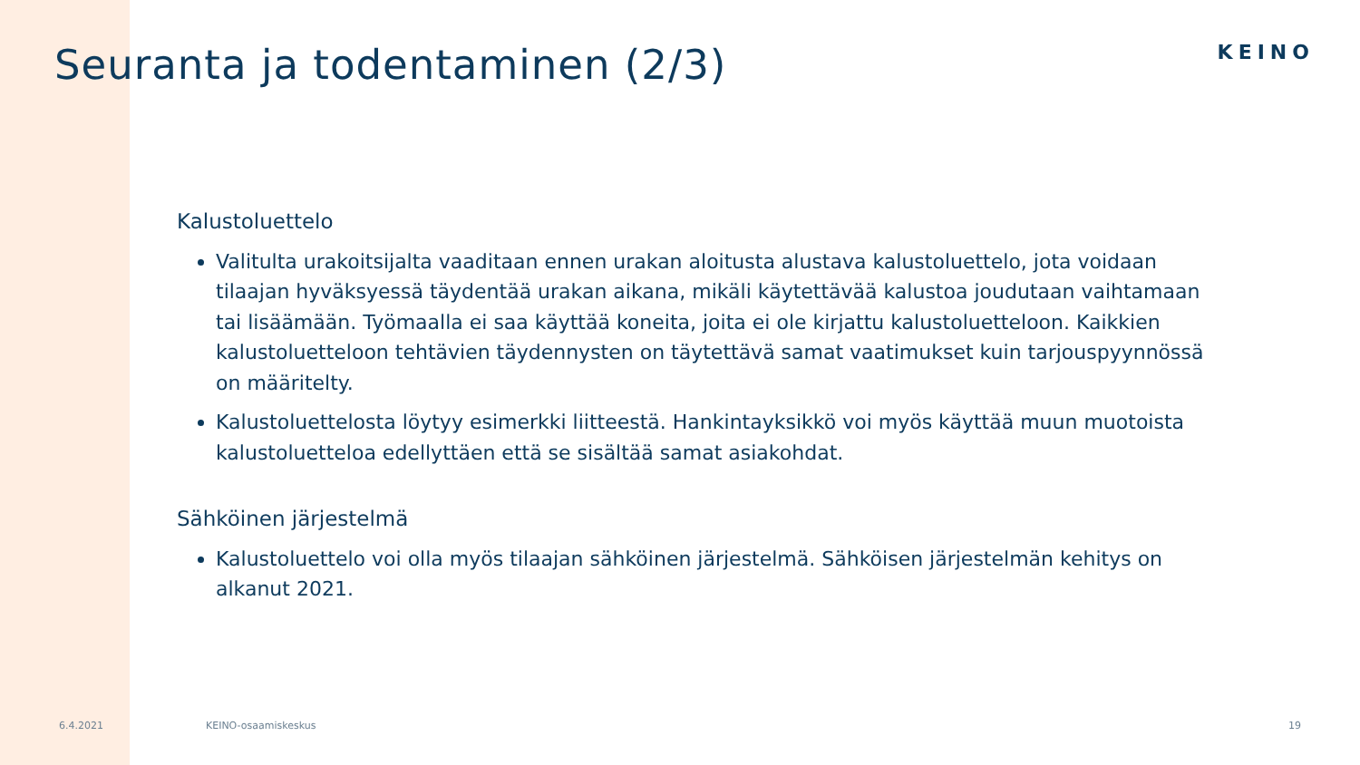Seuranta ja todentaminen (2/3)
KEINO
Kalustoluettelo
Valitulta urakoitsijalta vaaditaan ennen urakan aloitusta alustava kalustoluettelo, jota voidaan tilaajan hyväksyessä täydentää urakan aikana, mikäli käytettävää kalustoa joudutaan vaihtamaan tai lisäämään. Työmaalla ei saa käyttää koneita, joita ei ole kirjattu kalustoluetteloon. Kaikkien kalustoluetteloon tehtävien täydennysten on täytettävä samat vaatimukset kuin tarjouspyynnössä on määritelty.
Kalustoluettelosta löytyy esimerkki liitteestä. Hankintayksikkö voi myös käyttää muun muotoista kalustoluetteloa edellyttäen että se sisältää samat asiakohdat.
Sähköinen järjestelmä
Kalustoluettelo voi olla myös tilaajan sähköinen järjestelmä. Sähköisen järjestelmän kehitys on alkanut 2021.
6.4.2021 KEINO-osaamiskeskus 19